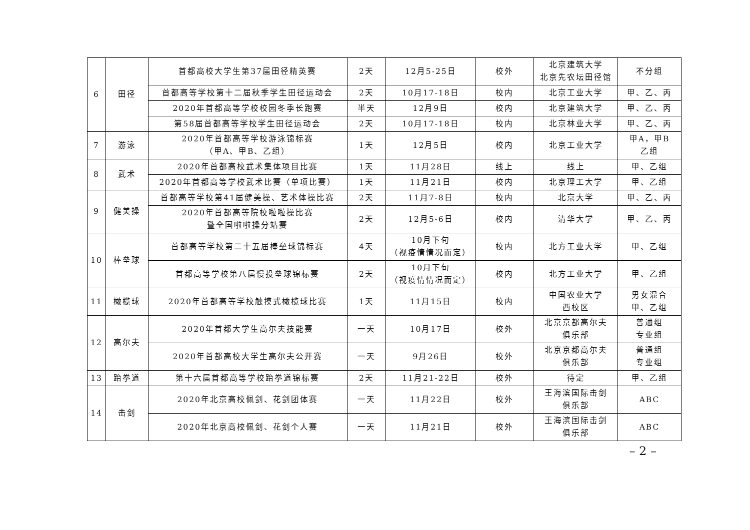| 6 | 田径 | 首都高校大学生第37届田径精英赛 | 2天 | 12月5-25日 | 校外 | 北京建筑大学 北京先农坛田径馆 | 不分组 |
| | | 首都高等学校第十二届秋季学生田径运动会 | 2天 | 10月17-18日 | 校内 | 北京工业大学 | 甲、乙、丙 |
| | | 2020年首都高等学校校园冬季长跑赛 | 半天 | 12月9日 | 校内 | 北京建筑大学 | 甲、乙、丙 |
| | | 第58届首都高等学校学生田径运动会 | 2天 | 10月17-18日 | 校内 | 北京林业大学 | 甲、乙、丙 |
| 7 | 游泳 | 2020年首都高等学校游泳锦标赛 （甲A、甲B、乙组） | 1天 | 12月5日 | 校内 | 北京工业大学 | 甲A，甲B 乙组 |
| 8 | 武术 | 2020年首都高校武术集体项目比赛 | 1天 | 11月28日 | 线上 | 线上 | 甲、乙组 |
| | | 2020年首都高等学校武术比赛（单项比赛） | 1天 | 11月21日 | 校内 | 北京理工大学 | 甲、乙组 |
| 9 | 健美操 | 首都高等学校第41届健美操、艺术体操比赛 | 2天 | 11月7-8日 | 校内 | 北京大学 | 甲、乙、丙 |
| | | 2020年首都高等院校啦啦操比赛 暨全国啦啦操分站赛 | 2天 | 12月5-6日 | 校内 | 清华大学 | 甲、乙、丙 |
| 10 | 棒垒球 | 首都高等学校第二十五届棒垒球锦标赛 | 4天 | 10月下旬 （视疫情情况而定） | 校内 | 北方工业大学 | 甲、乙组 |
| | | 首都高等学校第八届慢投垒球锦标赛 | 2天 | 10月下旬 （视疫情情况而定） | 校内 | 北方工业大学 | 甲、乙组 |
| 11 | 橄榄球 | 2020年首都高等学校触摸式橄榄球比赛 | 1天 | 11月15日 | 校内 | 中国农业大学 西校区 | 男女混合 甲、乙组 |
| 12 | 高尔夫 | 2020年首都大学生高尔夫技能赛 | 一天 | 10月17日 | 校外 | 北京京都高尔夫 俱乐部 | 普通组 专业组 |
| | | 2020年首都高校大学生高尔夫公开赛 | 一天 | 9月26日 | 校外 | 北京京都高尔夫 俱乐部 | 普通组 专业组 |
| 13 | 跆拳道 | 第十六届首都高等学校跆拳道锦标赛 | 2天 | 11月21-22日 | 校外 | 待定 | 甲、乙组 |
| 14 | 击剑 | 2020年北京高校佩剑、花剑团体赛 | 一天 | 11月22日 | 校外 | 王海滨国际击剑 俱乐部 | ABC |
| | | 2020年北京高校佩剑、花剑个人赛 | 一天 | 11月21日 | 校外 | 王海滨国际击剑 俱乐部 | ABC |
– 2 –